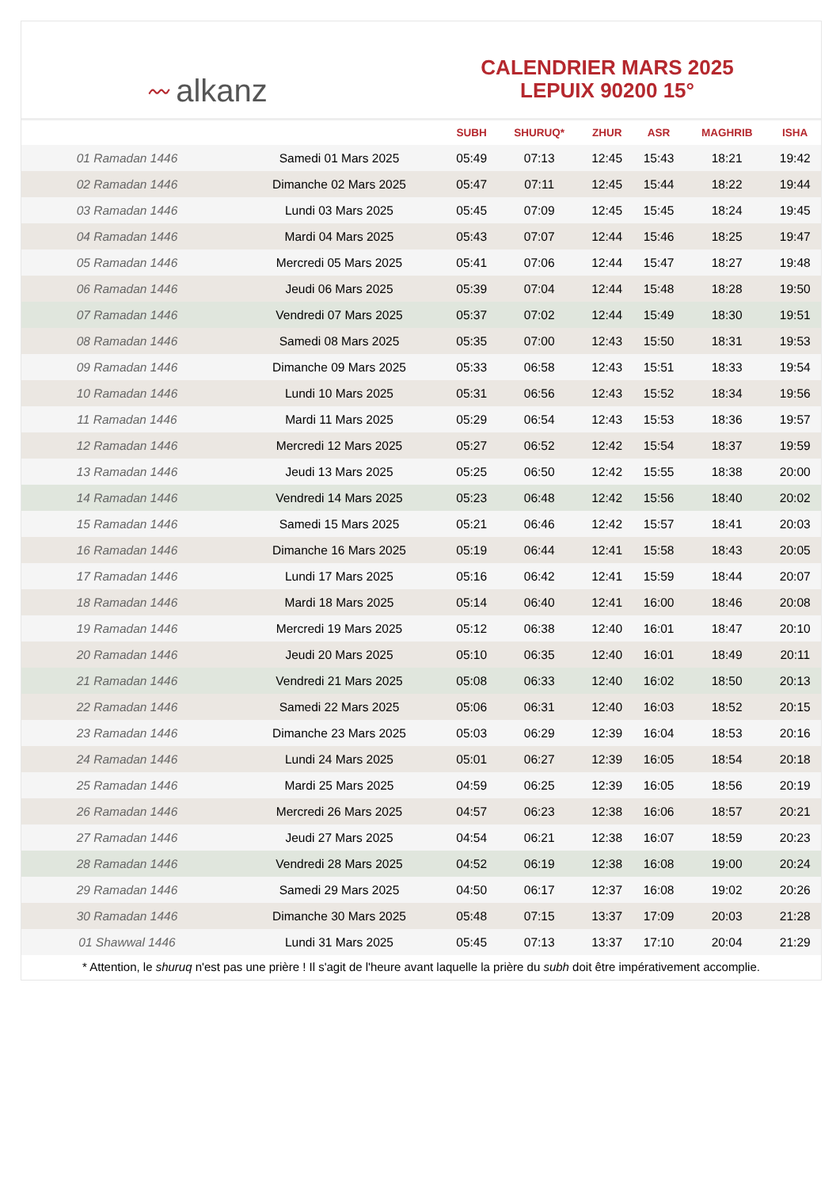〰 alkanz
CALENDRIER MARS 2025
LEPUIX 90200 15°
| | | SUBH | SHURUQ* | ZHUR | ASR | MAGHRIB | ISHA |
| --- | --- | --- | --- | --- | --- | --- | --- |
| 01 Ramadan 1446 | Samedi 01 Mars 2025 | 05:49 | 07:13 | 12:45 | 15:43 | 18:21 | 19:42 |
| 02 Ramadan 1446 | Dimanche 02 Mars 2025 | 05:47 | 07:11 | 12:45 | 15:44 | 18:22 | 19:44 |
| 03 Ramadan 1446 | Lundi 03 Mars 2025 | 05:45 | 07:09 | 12:45 | 15:45 | 18:24 | 19:45 |
| 04 Ramadan 1446 | Mardi 04 Mars 2025 | 05:43 | 07:07 | 12:44 | 15:46 | 18:25 | 19:47 |
| 05 Ramadan 1446 | Mercredi 05 Mars 2025 | 05:41 | 07:06 | 12:44 | 15:47 | 18:27 | 19:48 |
| 06 Ramadan 1446 | Jeudi 06 Mars 2025 | 05:39 | 07:04 | 12:44 | 15:48 | 18:28 | 19:50 |
| 07 Ramadan 1446 | Vendredi 07 Mars 2025 | 05:37 | 07:02 | 12:44 | 15:49 | 18:30 | 19:51 |
| 08 Ramadan 1446 | Samedi 08 Mars 2025 | 05:35 | 07:00 | 12:43 | 15:50 | 18:31 | 19:53 |
| 09 Ramadan 1446 | Dimanche 09 Mars 2025 | 05:33 | 06:58 | 12:43 | 15:51 | 18:33 | 19:54 |
| 10 Ramadan 1446 | Lundi 10 Mars 2025 | 05:31 | 06:56 | 12:43 | 15:52 | 18:34 | 19:56 |
| 11 Ramadan 1446 | Mardi 11 Mars 2025 | 05:29 | 06:54 | 12:43 | 15:53 | 18:36 | 19:57 |
| 12 Ramadan 1446 | Mercredi 12 Mars 2025 | 05:27 | 06:52 | 12:42 | 15:54 | 18:37 | 19:59 |
| 13 Ramadan 1446 | Jeudi 13 Mars 2025 | 05:25 | 06:50 | 12:42 | 15:55 | 18:38 | 20:00 |
| 14 Ramadan 1446 | Vendredi 14 Mars 2025 | 05:23 | 06:48 | 12:42 | 15:56 | 18:40 | 20:02 |
| 15 Ramadan 1446 | Samedi 15 Mars 2025 | 05:21 | 06:46 | 12:42 | 15:57 | 18:41 | 20:03 |
| 16 Ramadan 1446 | Dimanche 16 Mars 2025 | 05:19 | 06:44 | 12:41 | 15:58 | 18:43 | 20:05 |
| 17 Ramadan 1446 | Lundi 17 Mars 2025 | 05:16 | 06:42 | 12:41 | 15:59 | 18:44 | 20:07 |
| 18 Ramadan 1446 | Mardi 18 Mars 2025 | 05:14 | 06:40 | 12:41 | 16:00 | 18:46 | 20:08 |
| 19 Ramadan 1446 | Mercredi 19 Mars 2025 | 05:12 | 06:38 | 12:40 | 16:01 | 18:47 | 20:10 |
| 20 Ramadan 1446 | Jeudi 20 Mars 2025 | 05:10 | 06:35 | 12:40 | 16:01 | 18:49 | 20:11 |
| 21 Ramadan 1446 | Vendredi 21 Mars 2025 | 05:08 | 06:33 | 12:40 | 16:02 | 18:50 | 20:13 |
| 22 Ramadan 1446 | Samedi 22 Mars 2025 | 05:06 | 06:31 | 12:40 | 16:03 | 18:52 | 20:15 |
| 23 Ramadan 1446 | Dimanche 23 Mars 2025 | 05:03 | 06:29 | 12:39 | 16:04 | 18:53 | 20:16 |
| 24 Ramadan 1446 | Lundi 24 Mars 2025 | 05:01 | 06:27 | 12:39 | 16:05 | 18:54 | 20:18 |
| 25 Ramadan 1446 | Mardi 25 Mars 2025 | 04:59 | 06:25 | 12:39 | 16:05 | 18:56 | 20:19 |
| 26 Ramadan 1446 | Mercredi 26 Mars 2025 | 04:57 | 06:23 | 12:38 | 16:06 | 18:57 | 20:21 |
| 27 Ramadan 1446 | Jeudi 27 Mars 2025 | 04:54 | 06:21 | 12:38 | 16:07 | 18:59 | 20:23 |
| 28 Ramadan 1446 | Vendredi 28 Mars 2025 | 04:52 | 06:19 | 12:38 | 16:08 | 19:00 | 20:24 |
| 29 Ramadan 1446 | Samedi 29 Mars 2025 | 04:50 | 06:17 | 12:37 | 16:08 | 19:02 | 20:26 |
| 30 Ramadan 1446 | Dimanche 30 Mars 2025 | 05:48 | 07:15 | 13:37 | 17:09 | 20:03 | 21:28 |
| 01 Shawwal 1446 | Lundi 31 Mars 2025 | 05:45 | 07:13 | 13:37 | 17:10 | 20:04 | 21:29 |
* Attention, le shuruq n'est pas une prière ! Il s'agit de l'heure avant laquelle la prière du subh doit être impérativement accomplie.